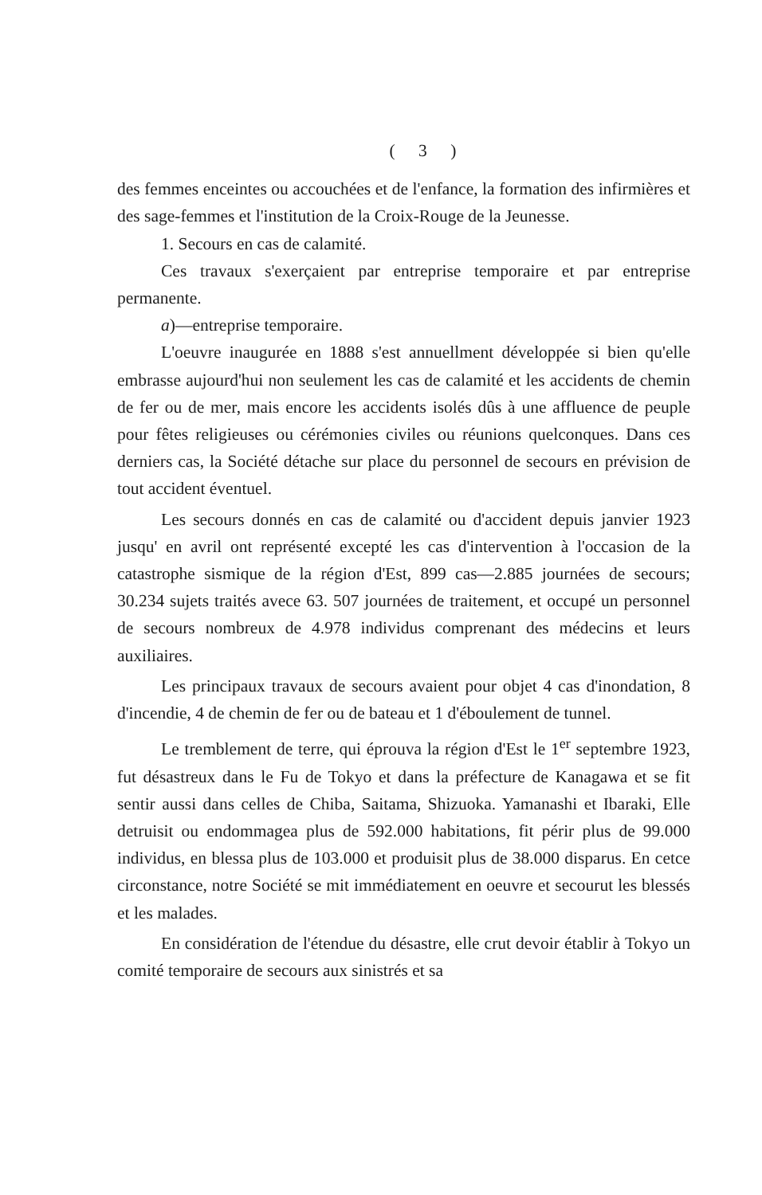( 3 )
des femmes enceintes ou accouchées et de l'enfance, la formation des infirmières et des sage-femmes et l'institution de la Croix-Rouge de la Jeunesse.
1. Secours en cas de calamité.
Ces travaux s'exerçaient par entreprise temporaire et par entreprise permanente.
a)—entreprise temporaire.
L'oeuvre inaugurée en 1888 s'est annuellment développée si bien qu'elle embrasse aujourd'hui non seulement les cas de calamité et les accidents de chemin de fer ou de mer, mais encore les accidents isolés dûs à une affluence de peuple pour fêtes religieuses ou cérémonies civiles ou réunions quelconques. Dans ces derniers cas, la Société détache sur place du personnel de secours en prévision de tout accident éventuel.
Les secours donnés en cas de calamité ou d'accident depuis janvier 1923 jusqu' en avril ont représenté excepté les cas d'intervention à l'occasion de la catastrophe sismique de la région d'Est, 899 cas—2.885 journées de secours; 30.234 sujets traités avece 63. 507 journées de traitement, et occupé un personnel de secours nombreux de 4.978 individus comprenant des médecins et leurs auxiliaires.
Les principaux travaux de secours avaient pour objet 4 cas d'inondation, 8 d'incendie, 4 de chemin de fer ou de bateau et 1 d'éboulement de tunnel.
Le tremblement de terre, qui éprouva la région d'Est le 1<sup>er</sup> septembre 1923, fut désastreux dans le Fu de Tokyo et dans la préfecture de Kanagawa et se fit sentir aussi dans celles de Chiba, Saitama, Shizuoka. Yamanashi et Ibaraki, Elle detruisit ou endommagea plus de 592.000 habitations, fit périr plus de 99.000 individus, en blessa plus de 103.000 et produisit plus de 38.000 disparus. En cetce circonstance, notre Société se mit immédiatement en oeuvre et secourut les blessés et les malades.
En considération de l'étendue du désastre, elle crut devoir établir à Tokyo un comité temporaire de secours aux sinistrés et sa